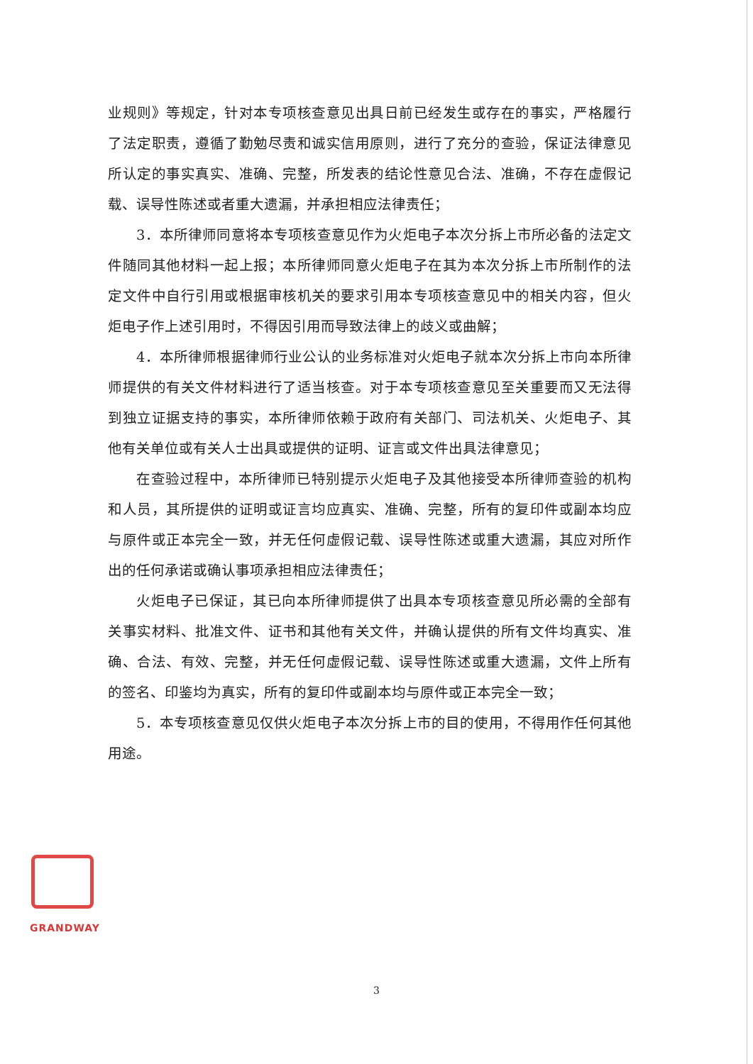业规则》等规定，针对本专项核查意见出具日前已经发生或存在的事实，严格履行了法定职责，遵循了勤勉尽责和诚实信用原则，进行了充分的查验，保证法律意见所认定的事实真实、准确、完整，所发表的结论性意见合法、准确，不存在虚假记载、误导性陈述或者重大遗漏，并承担相应法律责任；
3．本所律师同意将本专项核查意见作为火炬电子本次分拆上市所必备的法定文件随同其他材料一起上报；本所律师同意火炬电子在其为本次分拆上市所制作的法定文件中自行引用或根据审核机关的要求引用本专项核查意见中的相关内容，但火炬电子作上述引用时，不得因引用而导致法律上的歧义或曲解；
4．本所律师根据律师行业公认的业务标准对火炬电子就本次分拆上市向本所律师提供的有关文件材料进行了适当核查。对于本专项核查意见至关重要而又无法得到独立证据支持的事实，本所律师依赖于政府有关部门、司法机关、火炬电子、其他有关单位或有关人士出具或提供的证明、证言或文件出具法律意见；
在查验过程中，本所律师已特别提示火炬电子及其他接受本所律师查验的机构和人员，其所提供的证明或证言均应真实、准确、完整，所有的复印件或副本均应与原件或正本完全一致，并无任何虚假记载、误导性陈述或重大遗漏，其应对所作出的任何承诺或确认事项承担相应法律责任；
火炬电子已保证，其已向本所律师提供了出具本专项核查意见所必需的全部有关事实材料、批准文件、证书和其他有关文件，并确认提供的所有文件均真实、准确、合法、有效、完整，并无任何虚假记载、误导性陈述或重大遗漏，文件上所有的签名、印鉴均为真实，所有的复印件或副本均与原件或正本完全一致；
5．本专项核查意见仅供火炬电子本次分拆上市的目的使用，不得用作任何其他用途。
GRANDWAY
3